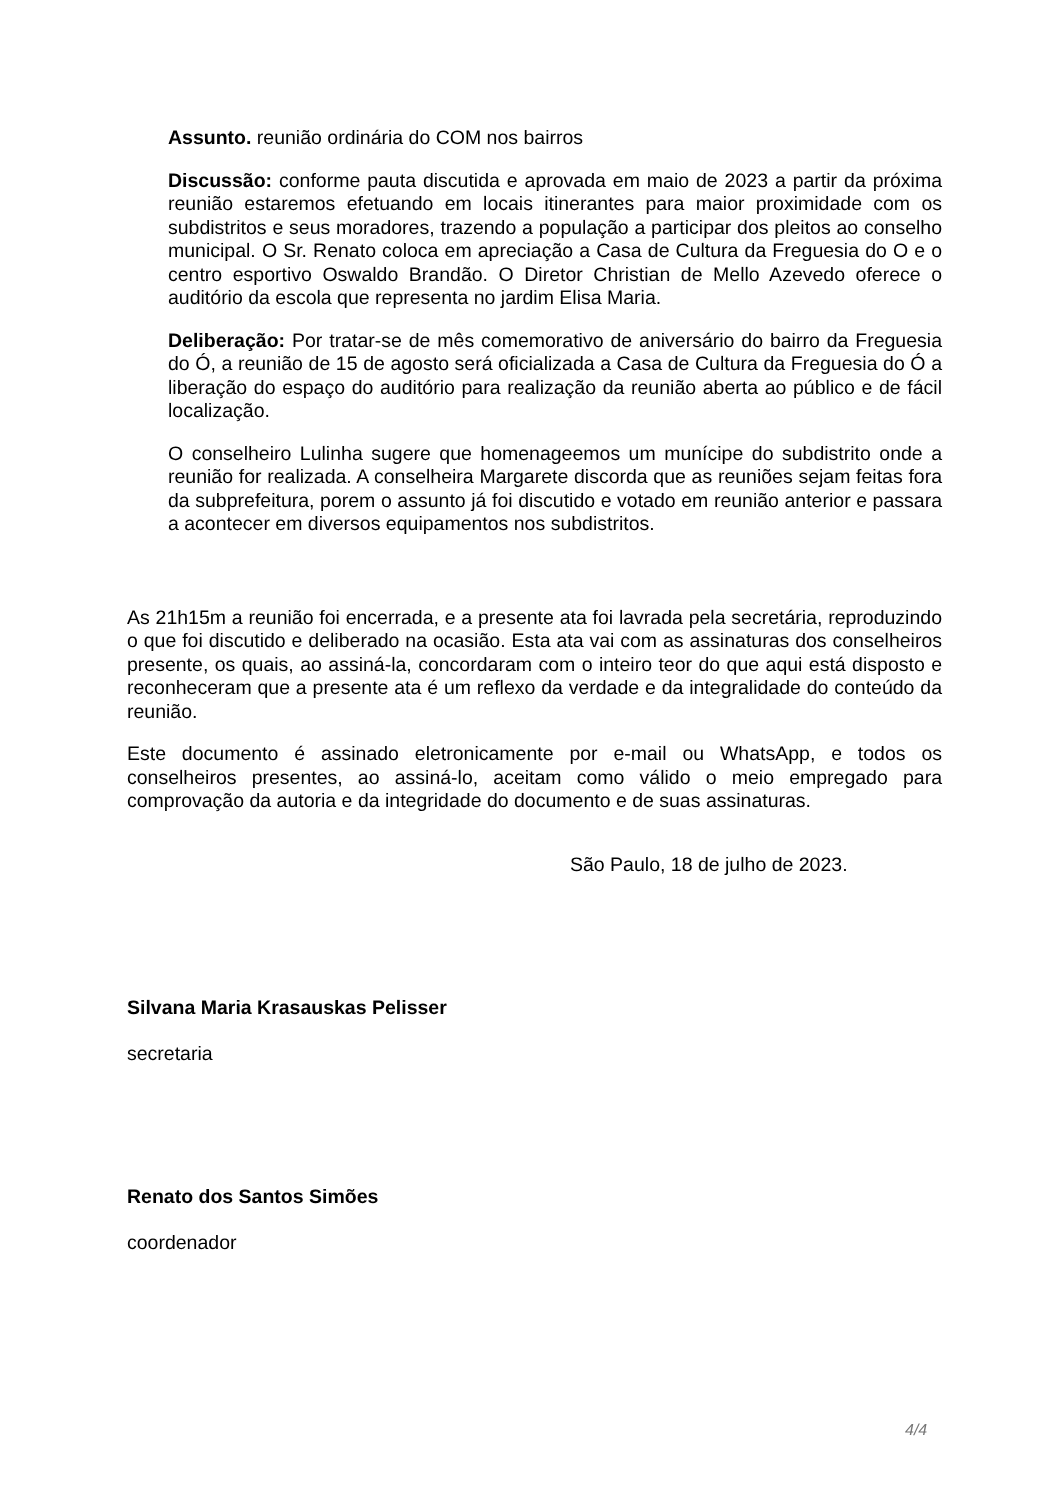Assunto. reunião ordinária do COM nos bairros
Discussão: conforme pauta discutida e aprovada em maio de 2023 a partir da próxima reunião estaremos efetuando em locais itinerantes para maior proximidade com os subdistritos e seus moradores, trazendo a população a participar dos pleitos ao conselho municipal. O Sr. Renato coloca em apreciação a Casa de Cultura da Freguesia do O e o centro esportivo Oswaldo Brandão. O Diretor Christian de Mello Azevedo oferece o auditório da escola que representa no jardim Elisa Maria.
Deliberação: Por tratar-se de mês comemorativo de aniversário do bairro da Freguesia do Ó, a reunião de 15 de agosto será oficializada a Casa de Cultura da Freguesia do Ó a liberação do espaço do auditório para realização da reunião aberta ao público e de fácil localização.
O conselheiro Lulinha sugere que homenageemos um munícipe do subdistrito onde a reunião for realizada. A conselheira Margarete discorda que as reuniões sejam feitas fora da subprefeitura, porem o assunto já foi discutido e votado em reunião anterior e passara a acontecer em diversos equipamentos nos subdistritos.
As 21h15m a reunião foi encerrada, e a presente ata foi lavrada pela secretária, reproduzindo o que foi discutido e deliberado na ocasião. Esta ata vai com as assinaturas dos conselheiros presente, os quais, ao assiná-la, concordaram com o inteiro teor do que aqui está disposto e reconheceram que a presente ata é um reflexo da verdade e da integralidade do conteúdo da reunião.
Este documento é assinado eletronicamente por e-mail ou WhatsApp, e todos os conselheiros presentes, ao assiná-lo, aceitam como válido o meio empregado para comprovação da autoria e da integridade do documento e de suas assinaturas.
São Paulo, 18 de julho de 2023.
Silvana Maria Krasauskas Pelisser
secretaria
Renato dos Santos Simões
coordenador
4/4